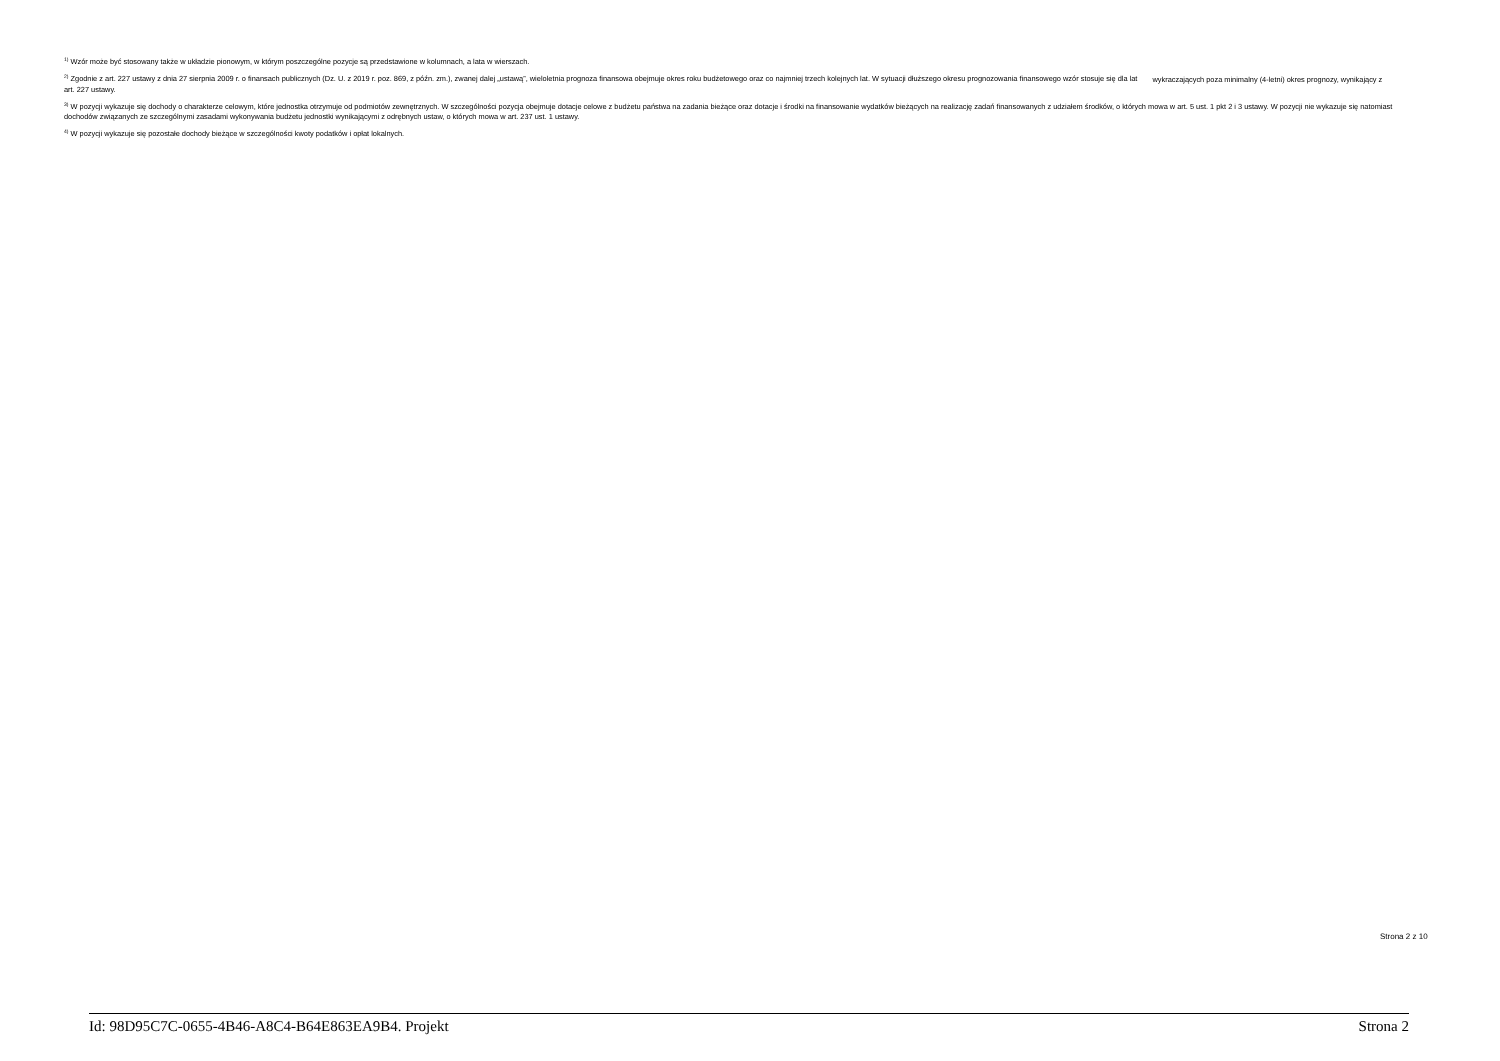<sup>1)</sup> Wzór może być stosowany także w układzie pionowym, w którym poszczególne pozycje są przedstawione w kolumnach, a lata w wierszach.
<sup>2)</sup> Zgodnie z art. 227 ustawy z dnia 27 sierpnia 2009 r. o finansach publicznych (Dz. U. z 2019 r. poz. 869, z późn. zm.), zwanej dalej „ustawą”, wieloletnia prognoza finansowa obejmuje okres roku budżetowego oraz co najmniej trzech kolejnych lat. W sytuacji dłuższego okresu prognozowania finansowego wzór stosuje się dla lat wykraczających poza minimalny (4-letni) okres prognozy, wynikający z art. 227 ustawy.
<sup>3)</sup> W pozycji wykazuje się dochody o charakterze celowym, które jednostka otrzymuje od podmiotów zewnętrznych. W szczególności pozycja obejmuje dotacje celowe z budżetu państwa na zadania bieżące oraz dotacje i środki na finansowanie wydatków bieżących na realizację zadań finansowanych z udziałem środków, o których mowa w art. 5 ust. 1 pkt 2 i 3 ustawy. W pozycji nie wykazuje się natomiast dochodów związanych ze szczególnymi zasadami wykonywania budżetu jednostki wynikającymi z odrębnych ustaw, o których mowa w art. 237 ust. 1 ustawy.
<sup>4)</sup> W pozycji wykazuje się pozostałe dochody bieżące w szczególności kwoty podatków i opłat lokalnych.
Strona 2 z 10
Id: 98D95C7C-0655-4B46-A8C4-B64E863EA9B4. Projekt Strona 2